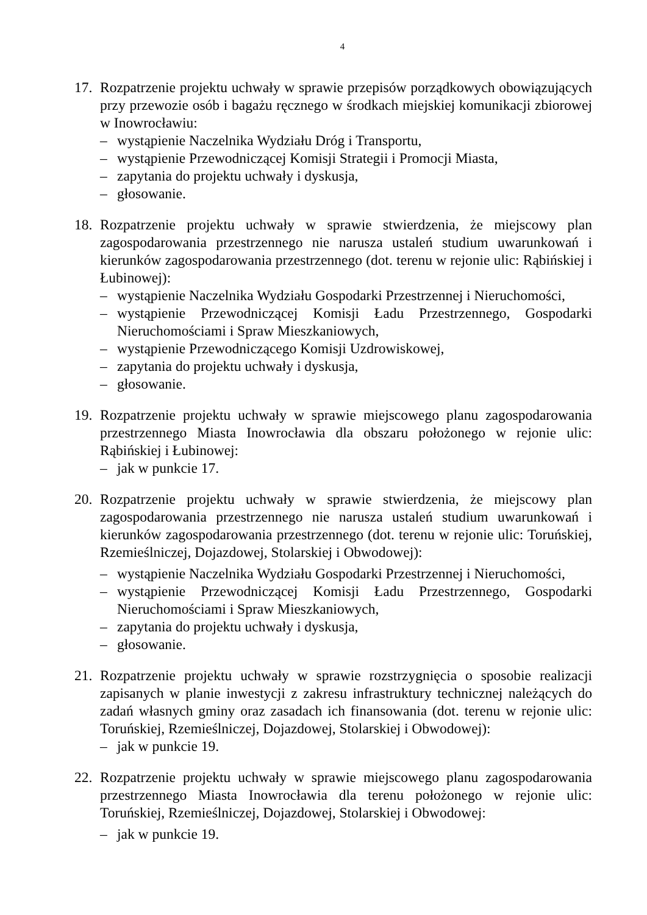4
17.
Rozpatrzenie projektu uchwały w sprawie przepisów porządkowych obowiązujących przy przewozie osób i bagażu ręcznego w środkach miejskiej komunikacji zbiorowej w Inowrocławiu:
– wystąpienie Naczelnika Wydziału Dróg i Transportu,
– wystąpienie Przewodniczącej Komisji Strategii i Promocji Miasta,
– zapytania do projektu uchwały i dyskusja,
– głosowanie.
18.
Rozpatrzenie projektu uchwały w sprawie stwierdzenia, że miejscowy plan zagospodarowania przestrzennego nie narusza ustaleń studium uwarunkowań i kierunków zagospodarowania przestrzennego (dot. terenu w rejonie ulic: Rąbińskiej i Łubinowej):
– wystąpienie Naczelnika Wydziału Gospodarki Przestrzennej i Nieruchomości,
– wystąpienie Przewodniczącej Komisji Ładu Przestrzennego, Gospodarki Nieruchomościami i Spraw Mieszkaniowych,
– wystąpienie Przewodniczącego Komisji Uzdrowiskowej,
– zapytania do projektu uchwały i dyskusja,
– głosowanie.
19.
Rozpatrzenie projektu uchwały w sprawie miejscowego planu zagospodarowania przestrzennego Miasta Inowrocławia dla obszaru położonego w rejonie ulic: Rąbińskiej i Łubinowej:
– jak w punkcie 17.
20.
Rozpatrzenie projektu uchwały w sprawie stwierdzenia, że miejscowy plan zagospodarowania przestrzennego nie narusza ustaleń studium uwarunkowań i kierunków zagospodarowania przestrzennego (dot. terenu w rejonie ulic: Toruńskiej, Rzemieślniczej, Dojazdowej, Stolarskiej i Obwodowej):
– wystąpienie Naczelnika Wydziału Gospodarki Przestrzennej i Nieruchomości,
– wystąpienie Przewodniczącej Komisji Ładu Przestrzennego, Gospodarki Nieruchomościami i Spraw Mieszkaniowych,
– zapytania do projektu uchwały i dyskusja,
– głosowanie.
21.
Rozpatrzenie projektu uchwały w sprawie rozstrzygnięcia o sposobie realizacji zapisanych w planie inwestycji z zakresu infrastruktury technicznej należących do zadań własnych gminy oraz zasadach ich finansowania (dot. terenu w rejonie ulic: Toruńskiej, Rzemieślniczej, Dojazdowej, Stolarskiej i Obwodowej):
– jak w punkcie 19.
22.
Rozpatrzenie projektu uchwały w sprawie miejscowego planu zagospodarowania przestrzennego Miasta Inowrocławia dla terenu położonego w rejonie ulic: Toruńskiej, Rzemieślniczej, Dojazdowej, Stolarskiej i Obwodowej:
– jak w punkcie 19.